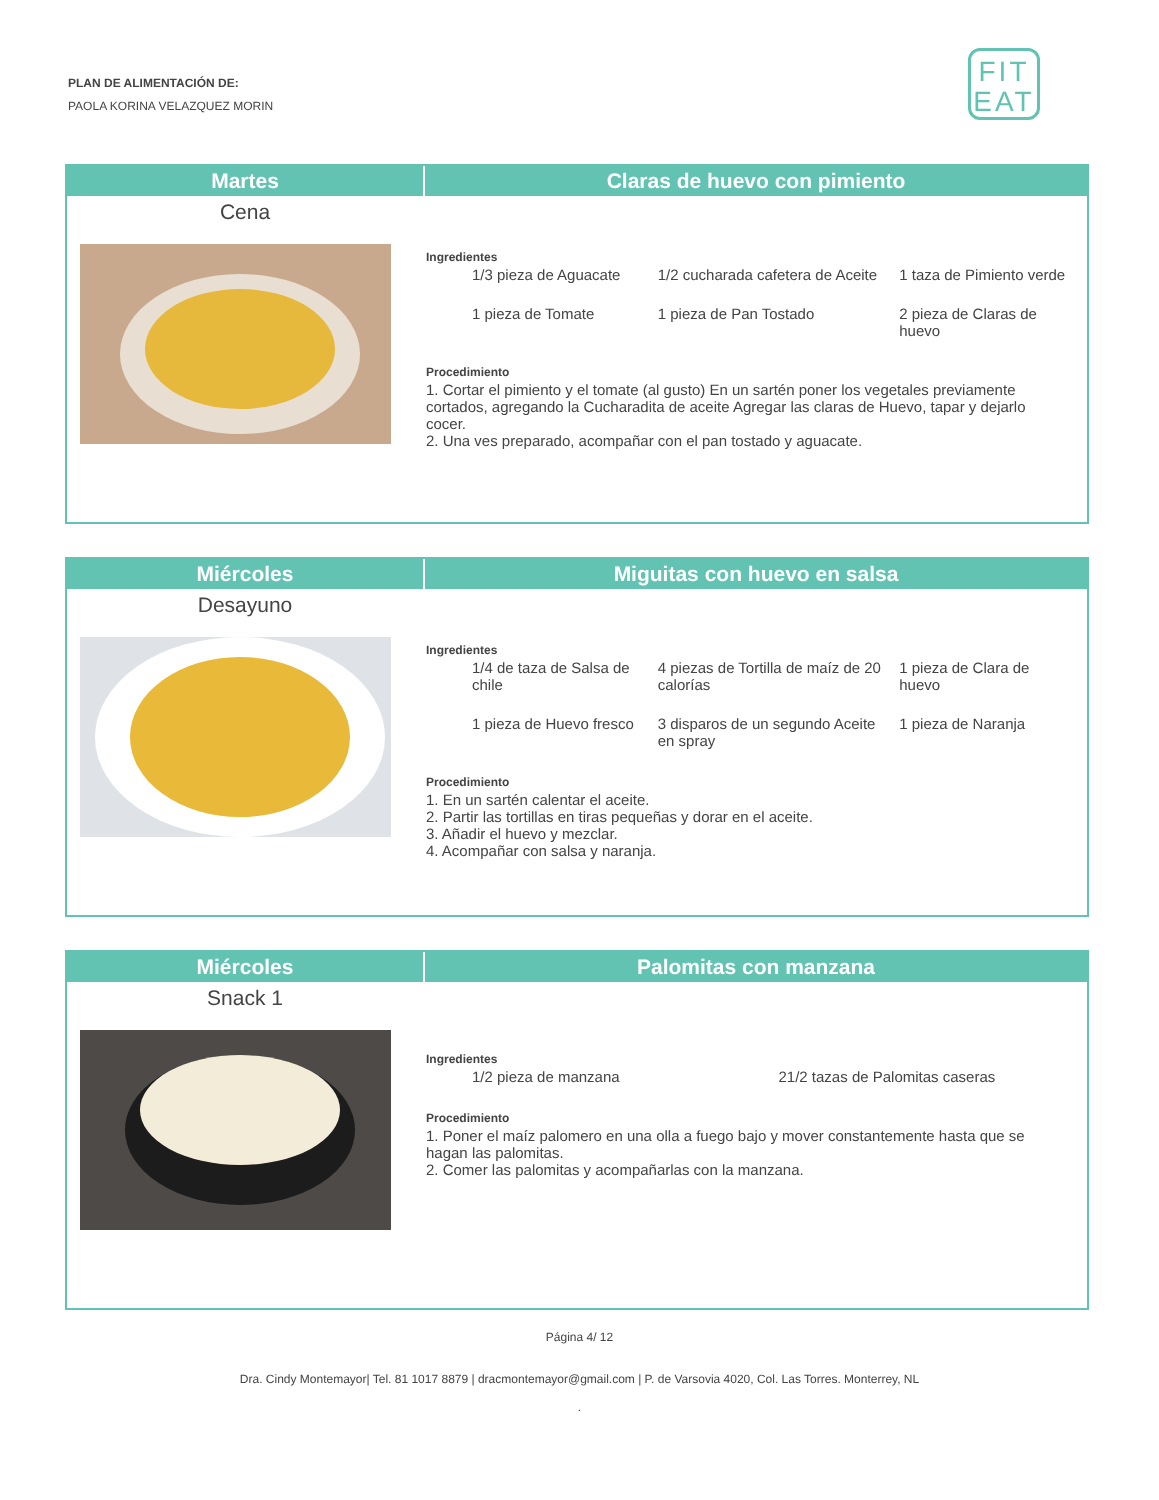PLAN DE ALIMENTACIÓN DE:
PAOLA KORINA VELAZQUEZ MORIN
FIT
EAT
Martes Claras de huevo con pimiento
Cena
Ingredientes
1/3 pieza de Aguacate
1/2 cucharada cafetera de Aceite
1 taza de Pimiento verde
1 pieza de Tomate
1 pieza de Pan Tostado
2 pieza de Claras de huevo
Procedimiento
1. Cortar el pimiento y el tomate (al gusto) En un sartén poner los vegetales previamente cortados, agregando la Cucharadita de aceite Agregar las claras de Huevo, tapar y dejarlo cocer.
2. Una ves preparado, acompañar con el pan tostado y aguacate.
Miércoles Miguitas con huevo en salsa
Desayuno
Ingredientes
1/4 de taza de Salsa de chile
4 piezas de Tortilla de maíz de 20 calorías
1 pieza de Clara de huevo
1 pieza de Huevo fresco
3 disparos de un segundo Aceite en spray
1 pieza de Naranja
Procedimiento
1. En un sartén calentar el aceite.
2. Partir las tortillas en tiras pequeñas y dorar en el aceite.
3. Añadir el huevo y mezclar.
4. Acompañar con salsa y naranja.
Miércoles Palomitas con manzana
Snack 1
Ingredientes
1/2 pieza de manzana
21/2 tazas de Palomitas caseras
Procedimiento
1. Poner el maíz palomero en una olla a fuego bajo y mover constantemente hasta que se hagan las palomitas.
2. Comer las palomitas y acompañarlas con la manzana.
Página 4/ 12
Dra. Cindy Montemayor| Tel. 81 1017 8879 | dracmontemayor@gmail.com | P. de Varsovia 4020, Col. Las Torres. Monterrey, NL
.